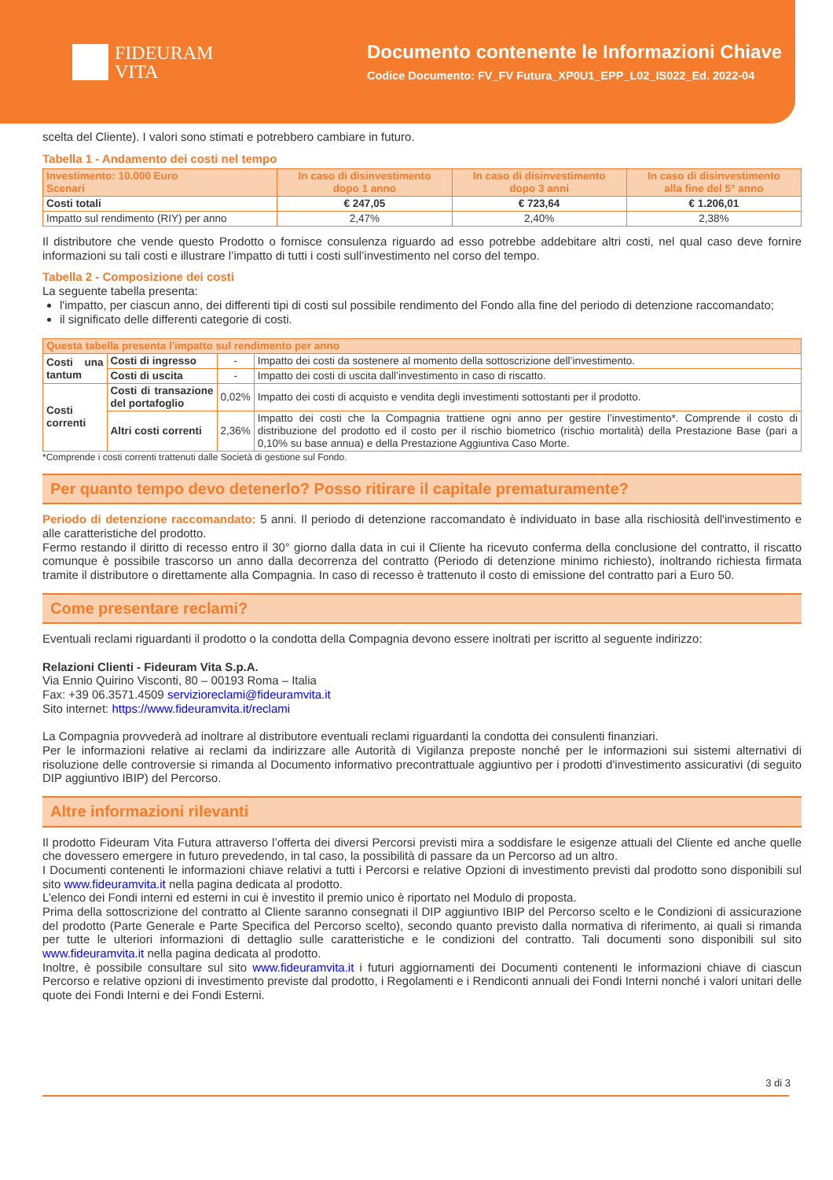FIDEURAM
VITA
Documento contenente le Informazioni Chiave
Codice Documento: FV_FV Futura_XP0U1_EPP_L02_IS022_Ed. 2022-04
scelta del Cliente). I valori sono stimati e potrebbero cambiare in futuro.
Tabella 1 - Andamento dei costi nel tempo
| Investimento: 10.000 Euro Scenari | In caso di disinvestimento dopo 1 anno | In caso di disinvestimento dopo 3 anni | In caso di disinvestimento alla fine del 5° anno |
| --- | --- | --- | --- |
| Costi totali | € 247,05 | € 723,64 | € 1.206,01 |
| Impatto sul rendimento (RIY) per anno | 2,47% | 2,40% | 2,38% |
Il distributore che vende questo Prodotto o fornisce consulenza riguardo ad esso potrebbe addebitare altri costi, nel qual caso deve fornire informazioni su tali costi e illustrare l’impatto di tutti i costi sull’investimento nel corso del tempo.
Tabella 2 - Composizione dei costi
La seguente tabella presenta:
l'impatto, per ciascun anno, dei differenti tipi di costi sul possibile rendimento del Fondo alla fine del periodo di detenzione raccomandato;
il significato delle differenti categorie di costi.
| Questa tabella presenta l'impatto sul rendimento per anno | | | |
| --- | --- | --- | --- |
| Costi una tantum | Costi di ingresso | - | Impatto dei costi da sostenere al momento della sottoscrizione dell’investimento. |
| | Costi di uscita | - | Impatto dei costi di uscita dall’investimento in caso di riscatto. |
| Costi correnti | Costi di transazione del portafoglio | 0,02% | Impatto dei costi di acquisto e vendita degli investimenti sottostanti per il prodotto. |
| | Altri costi correnti | 2,36% | Impatto dei costi che la Compagnia trattiene ogni anno per gestire l’investimento*. Comprende il costo di distribuzione del prodotto ed il costo per il rischio biometrico (rischio mortalità) della Prestazione Base (pari a 0,10% su base annua) e della Prestazione Aggiuntiva Caso Morte. |
*Comprende i costi correnti trattenuti dalle Società di gestione sul Fondo.
Per quanto tempo devo detenerlo? Posso ritirare il capitale prematuramente?
Periodo di detenzione raccomandato: 5 anni. Il periodo di detenzione raccomandato è individuato in base alla rischiosità dell'investimento e alle caratteristiche del prodotto.
Fermo restando il diritto di recesso entro il 30° giorno dalla data in cui il Cliente ha ricevuto conferma della conclusione del contratto, il riscatto comunque è possibile trascorso un anno dalla decorrenza del contratto (Periodo di detenzione minimo richiesto), inoltrando richiesta firmata tramite il distributore o direttamente alla Compagnia. In caso di recesso è trattenuto il costo di emissione del contratto pari a Euro 50.
Come presentare reclami?
Eventuali reclami riguardanti il prodotto o la condotta della Compagnia devono essere inoltrati per iscritto al seguente indirizzo:
Relazioni Clienti - Fideuram Vita S.p.A.
Via Ennio Quirino Visconti, 80 – 00193 Roma – Italia
Fax: +39 06.3571.4509 servizioreclami@fideuramvita.it
Sito internet: https://www.fideuramvita.it/reclami
La Compagnia provvederà ad inoltrare al distributore eventuali reclami riguardanti la condotta dei consulenti finanziari.
Per le informazioni relative ai reclami da indirizzare alle Autorità di Vigilanza preposte nonché per le informazioni sui sistemi alternativi di risoluzione delle controversie si rimanda al Documento informativo precontrattuale aggiuntivo per i prodotti d'investimento assicurativi (di seguito DIP aggiuntivo IBIP) del Percorso.
Altre informazioni rilevanti
Il prodotto Fideuram Vita Futura attraverso l’offerta dei diversi Percorsi previsti mira a soddisfare le esigenze attuali del Cliente ed anche quelle che dovessero emergere in futuro prevedendo, in tal caso, la possibilità di passare da un Percorso ad un altro.
I Documenti contenenti le informazioni chiave relativi a tutti i Percorsi e relative Opzioni di investimento previsti dal prodotto sono disponibili sul sito www.fideuramvita.it nella pagina dedicata al prodotto.
L’elenco dei Fondi interni ed esterni in cui è investito il premio unico è riportato nel Modulo di proposta.
Prima della sottoscrizione del contratto al Cliente saranno consegnati il DIP aggiuntivo IBIP del Percorso scelto e le Condizioni di assicurazione del prodotto (Parte Generale e Parte Specifica del Percorso scelto), secondo quanto previsto dalla normativa di riferimento, ai quali si rimanda per tutte le ulteriori informazioni di dettaglio sulle caratteristiche e le condizioni del contratto. Tali documenti sono disponibili sul sito www.fideuramvita.it nella pagina dedicata al prodotto.
Inoltre, è possibile consultare sul sito www.fideuramvita.it i futuri aggiornamenti dei Documenti contenenti le informazioni chiave di ciascun Percorso e relative opzioni di investimento previste dal prodotto, i Regolamenti e i Rendiconti annuali dei Fondi Interni nonché i valori unitari delle quote dei Fondi Interni e dei Fondi Esterni.
3 di 3